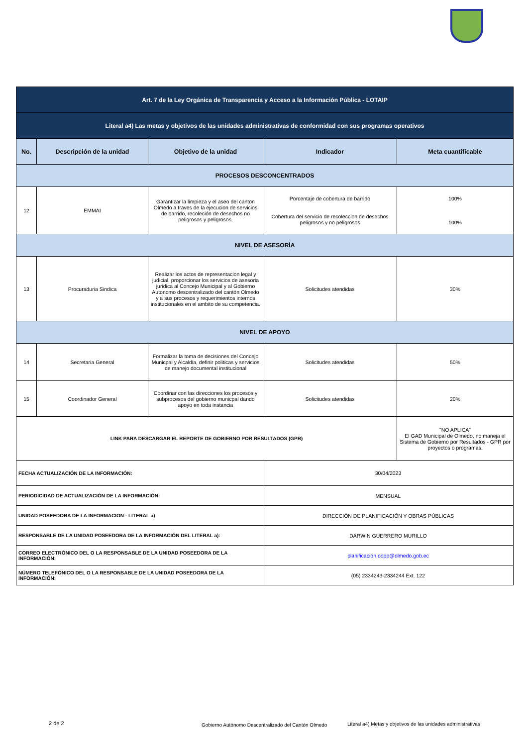| Art. 7 de la Ley Orgánica de Transparencia y Acceso a la Información Pública - LOTAIP | | | | |
| Literal a4) Las metas y objetivos de las unidades administrativas de conformidad con sus programas operativos | | | | |
| No. | Descripción de la unidad | Objetivo de la unidad | Indicador | Meta cuantificable |
| PROCESOS DESCONCENTRADOS | | | | |
| 12 | EMMAI | Garantizar la limpieza y el aseo del canton Olmedo a traves de la ejecucion de servicios de barrido, recoleción de desechos no peligrosos y peligrosos. | Porcentaje de cobertura de barrido Cobertura del servicio de recoleccion de desechos peligrosos y no peligrosos | 100% 100% |
| NIVEL DE ASESORÍA | | | | |
| 13 | Procuraduria Sindica | Realizar los actos de representacion legal y judicial, proporcionar los servicios de asesoria juridica al Concejo Municipal y al Gobierno Autonomo descentralizado del cantón Olmedo y a sus procesos y requerimientos internos institucionales en el ambito de su competencia. | Solicitudes atendidas | 30% |
| NIVEL DE APOYO | | | | |
| 14 | Secretaria General | Formalizar la toma de decisiones del Concejo Municpal y Alcaldia, definir politicas y servicios de manejo documental institucional | Solicitudes atendidas | 50% |
| 15 | Coordinador General | Coordinar con las direcciones los procesos y subprocesos del gobierno municpal dando apoyo en toda instancia | Solicitudes atendidas | 20% |
| LINK PARA DESCARGAR EL REPORTE DE GOBIERNO POR RESULTADOS (GPR) | | | | "NO APLICA" El GAD Municipal de Olmedo, no maneja el Sistema de Gobierno por Resultados - GPR por proyectos o programas. |
| FECHA ACTUALIZACIÓN DE LA INFORMACIÓN: | | | 30/04/2023 | |
| PERIODICIDAD DE ACTUALIZACIÓN DE LA INFORMACIÓN: | | | MENSUAL | |
| UNIDAD POSEEDORA DE LA INFORMACION - LITERAL a): | | | DIRECCIÓN DE PLANIFICACIÓN Y OBRAS PÚBLICAS | |
| RESPONSABLE DE LA UNIDAD POSEEDORA DE LA INFORMACIÓN DEL LITERAL a): | | | DARWIN GUERRERO MURILLO | |
| CORREO ELECTRÓNICO DEL O LA RESPONSABLE DE LA UNIDAD POSEEDORA DE LA INFORMACIÓN: | | | planificación.oopp@olmedo.gob.ec | |
| NÚMERO TELEFÓNICO DEL O LA RESPONSABLE DE LA UNIDAD POSEEDORA DE LA INFORMACIÓN: | | | (05) 2334243-2334244 Ext. 122 | |
2 de 2
Gobierno Autónomo Descentralizado del Cantón Olmedo
Literal a4) Metas y objetivos de las unidades administrativas